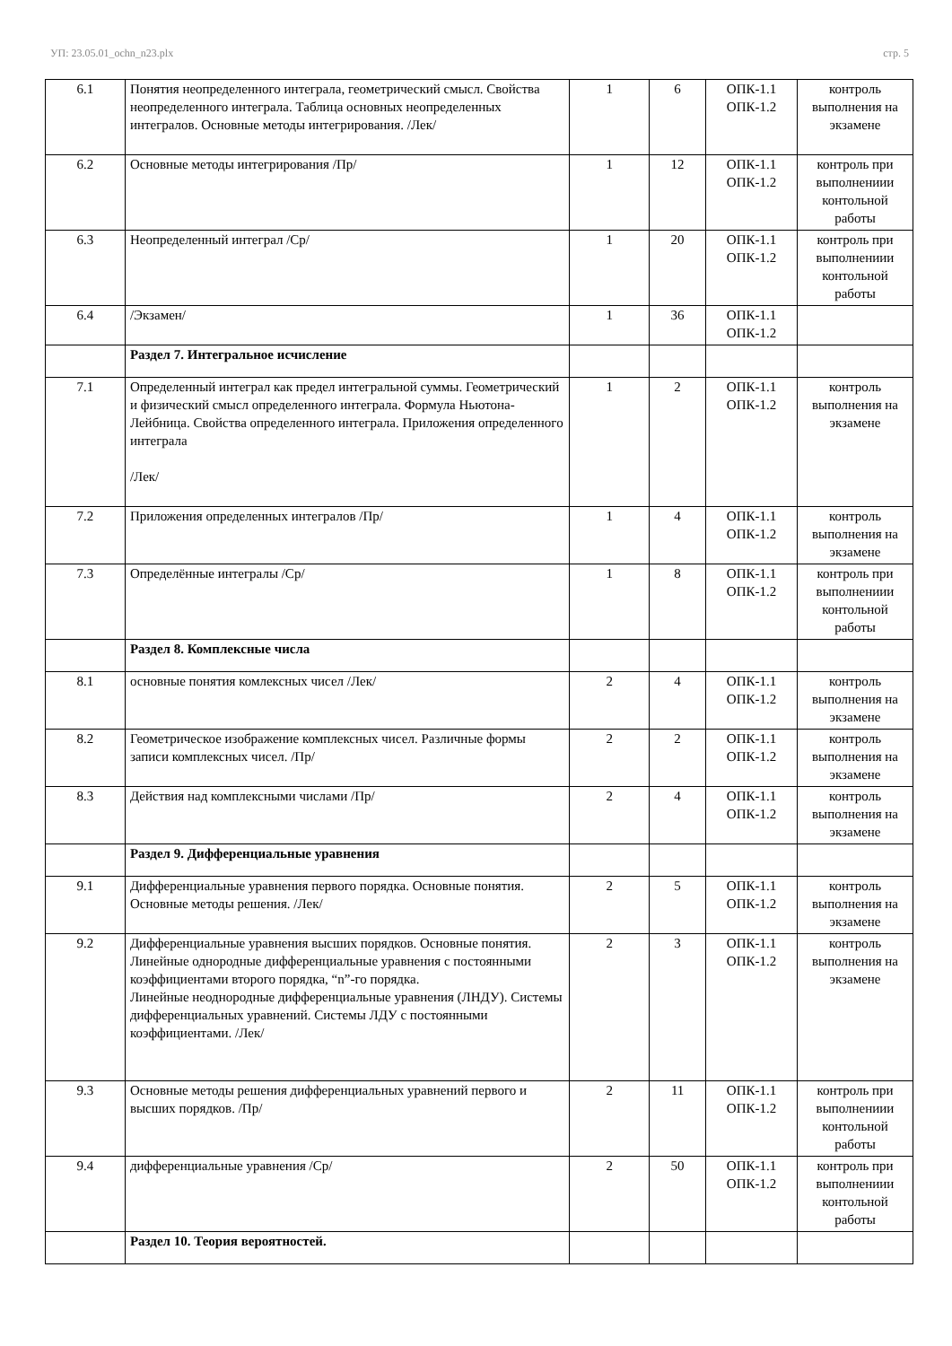УП: 23.05.01_ochn_n23.plx стр. 5
| 6.1 | Понятия неопределенного интеграла, геометрический смысл. Свойства неопределенного интеграла. Таблица основных неопределенных интегралов. Основные методы интегрирования. /Лек/ | 1 | 6 | ОПК-1.1 ОПК-1.2 | контроль выполнения на экзамене |
| 6.2 | Основные методы интегрирования /Пр/ | 1 | 12 | ОПК-1.1 ОПК-1.2 | контроль при выполнениии контольной работы |
| 6.3 | Неопределенный интеграл /Ср/ | 1 | 20 | ОПК-1.1 ОПК-1.2 | контроль при выполнениии контольной работы |
| 6.4 | /Экзамен/ | 1 | 36 | ОПК-1.1 ОПК-1.2 | |
| | Раздел 7. Интегральное исчисление | | | | |
| 7.1 | Определенный интеграл как предел интегральной суммы. Геометрический и физический смысл определенного интеграла. Формула Ньютона-Лейбница. Свойства определенного интеграла. Приложения определенного интеграла /Лек/ | 1 | 2 | ОПК-1.1 ОПК-1.2 | контроль выполнения на экзамене |
| 7.2 | Приложения определенных интегралов /Пр/ | 1 | 4 | ОПК-1.1 ОПК-1.2 | контроль выполнения на экзамене |
| 7.3 | Определённые интегралы /Ср/ | 1 | 8 | ОПК-1.1 ОПК-1.2 | контроль при выполнениии контольной работы |
| | Раздел 8. Комплексные числа | | | | |
| 8.1 | основные понятия комлексных чисел /Лек/ | 2 | 4 | ОПК-1.1 ОПК-1.2 | контроль выполнения на экзамене |
| 8.2 | Геометрическое изображение комплексных чисел. Различные формы записи комплексных чисел. /Пр/ | 2 | 2 | ОПК-1.1 ОПК-1.2 | контроль выполнения на экзамене |
| 8.3 | Действия над комплексными числами /Пр/ | 2 | 4 | ОПК-1.1 ОПК-1.2 | контроль выполнения на экзамене |
| | Раздел 9. Дифференциальные уравнения | | | | |
| 9.1 | Дифференциальные уравнения первого порядка. Основные понятия. Основные методы решения. /Лек/ | 2 | 5 | ОПК-1.1 ОПК-1.2 | контроль выполнения на экзамене |
| 9.2 | Дифференциальные уравнения высших порядков. Основные понятия. Линейные однородные дифференциальные уравнения с постоянными коэффициентами второго порядка, “n”-го порядка. Линейные неоднородные дифференциальные уравнения (ЛНДУ). Системы дифференциальных уравнений. Системы ЛДУ с постоянными коэффициентами. /Лек/ | 2 | 3 | ОПК-1.1 ОПК-1.2 | контроль выполнения на экзамене |
| 9.3 | Основные методы решения дифференциальных уравнений первого и высших порядков. /Пр/ | 2 | 11 | ОПК-1.1 ОПК-1.2 | контроль при выполнениии контольной работы |
| 9.4 | дифференциальные уравнения /Ср/ | 2 | 50 | ОПК-1.1 ОПК-1.2 | контроль при выполнениии контольной работы |
| | Раздел 10. Теория вероятностей. | | | | |